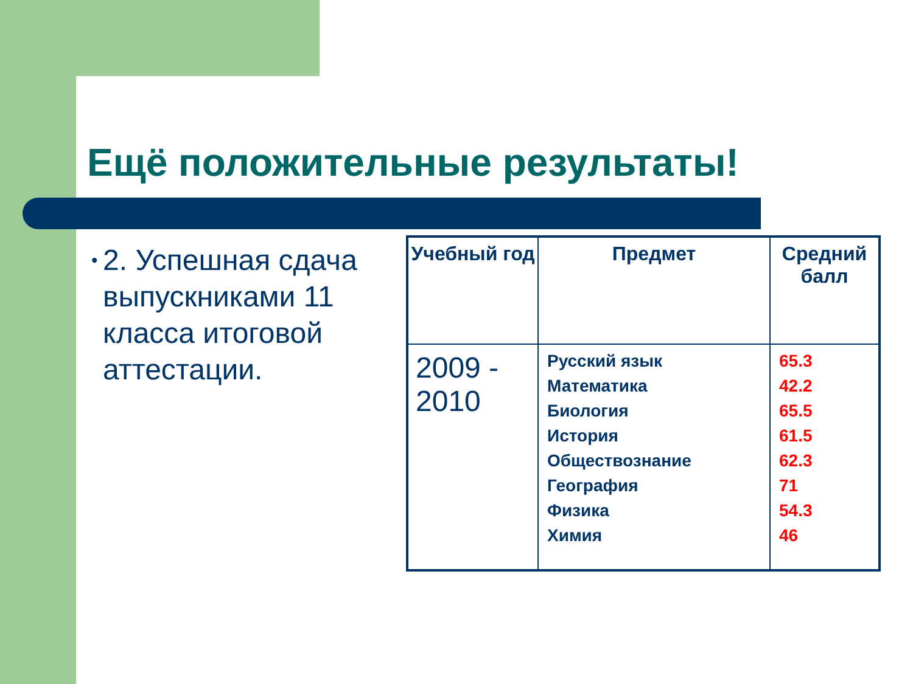Ещё положительные результаты!
• 2. Успешная сдача выпускниками 11 класса итоговой аттестации.
| Учебный год | Предмет | Средний балл |
| --- | --- | --- |
| 2009 - 2010 | Русский язык Математика Биология История Обществознание География Физика Химия | 65.3 42.2 65.5 61.5 62.3 71 54.3 46 |